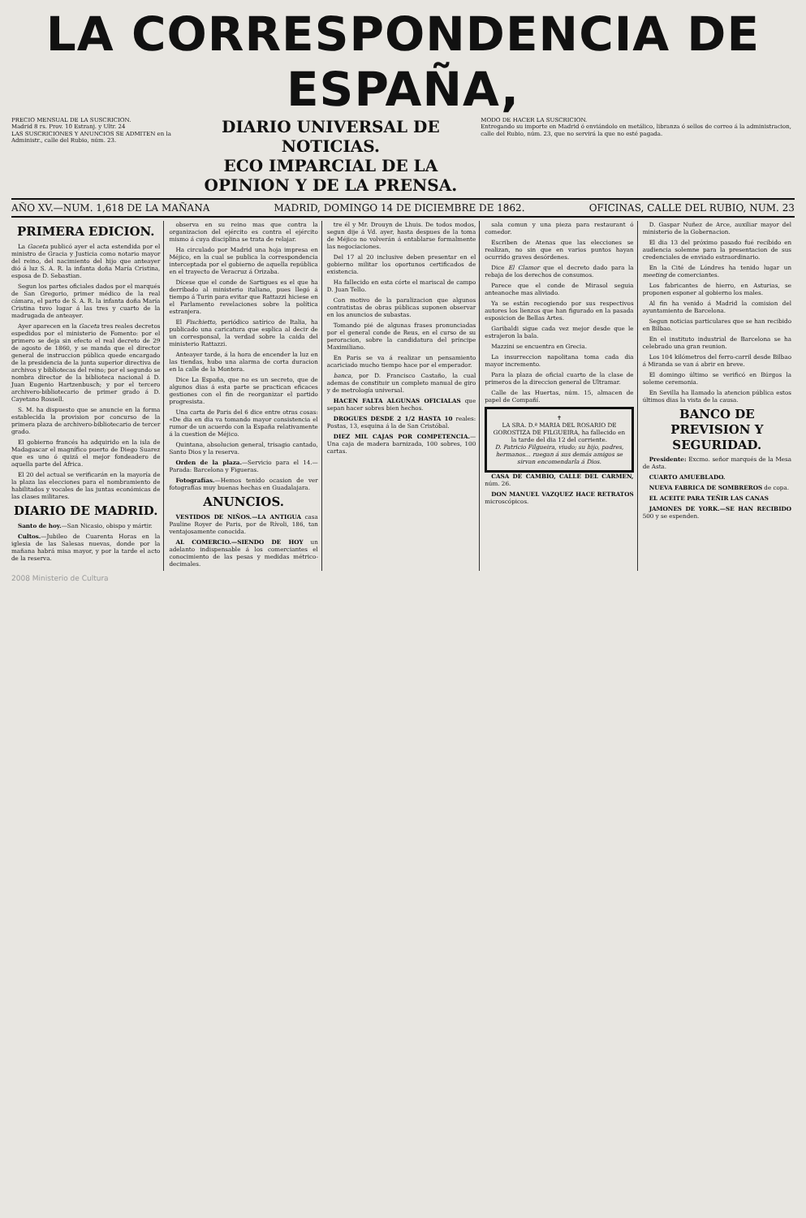LA CORRESPONDENCIA DE ESPAÑA,
PRECIO MENSUAL DE LA SUSCRICION.
Madrid 8 rs. Prov. 10 Estranj. y Ultr. 24
LAS SUSCRICIONES Y ANUNCIOS SE ADMITEN en la Administr., calle del Rubio, núm. 23.
DIARIO UNIVERSAL DE NOTICIAS.
ECO IMPARCIAL DE LA OPINION Y DE LA PRENSA.
MODO DE HACER LA SUSCRICION.
Entregando su importe en Madrid ó enviándolo en metálico, libranza ó sellos de correo á la administracion, calle del Rubio, núm. 23, que no servirá la que no esté pagada.
AÑO XV.—NUM. 1,618 DE LA MAÑANA MADRID, DOMINGO 14 DE DICIEMBRE DE 1862. OFICINAS, CALLE DEL RUBIO, NUM. 23
PRIMERA EDICION.
La Gaceta publicó ayer el acta estendida por el ministro de Gracia y Justicia como notario mayor del reino, del nacimiento del hijo que anteayer dió á luz S. A. R. la infanta doña María Cristina, esposa de D. Sebastian.
Segun los partes oficiales dados por el marqués de San Gregorio, primer médico de la real cámara, el parto de S. A. R. la infanta doña María Cristina tuvo lugar á las tres y cuarto de la madrugada de anteayer.
Ayer aparecen en la Gaceta tres reales decretos espedidos por el ministerio de Fomento: por el primero se deja sin efecto el real decreto de 29 de agosto de 1860, y se manda que el director general de instruccion pública quede encargado de la presidencia de la junta superior directiva de archivos y bibliotecas del reino; por el segundo se nombra director de la biblioteca nacional á D. Juan Eugenio Hartzenbusch; y por el tercero archivero-bibliotecario de primer grado á D. Cayetano Rossell.
S. M. ha dispuesto que se anuncie en la forma establecida la provision por concurso de la primera plaza de archivero-bibliotecario de tercer grado.
El gobierno francés ha adquirido en la isla de Madagascar el magnífico puerto de Diego Suarez que es uno ó quizá el mejor fondeadero de aquella parte del Africa.
El 20 del actual se verificarán en la mayoría de la plaza las elecciones para el nombramiento de habilitados y vocales de las juntas económicas de las clases militares.
DIARIO DE MADRID.
Santo de hoy.—San Nicasio, obispo y mártir.
Cultos.—Jubileo de Cuarenta Horas en la iglesia de las Salesas nuevas, donde por la mañana habrá misa mayor, y por la tarde el acto de la reserva.
observa en su reino mas que contra la organizacion del ejército es contra el ejército mismo á cuya disciplina se trata de relajar.
Ha circulado por Madrid una hoja impresa en Méjico, en la cual se publica la correspondencia interceptada por el gobierno de aquella república en el trayecto de Veracruz á Orizaba.
Dícese que el conde de Sartigues es el que ha derribado al ministerio italiano, pues llegó á tiempo á Turin para evitar que Rattazzi hiciese en el Parlamento revelaciones sobre la política estranjera.
El Fischietto, periódico satírico de Italia, ha publicado una caricatura que esplica al decir de un corresponsal, la verdad sobre la caida del ministerio Rattazzi.
Anteayer tarde, á la hora de encender la luz en las tiendas, hubo una alarma de corta duracion en la calle de la Montera.
Dice La España, que no es un secreto, que de algunos dias á esta parte se practican eficaces gestiones con el fin de reorganizar el partido progresista.
Una carta de Paris del 6 dice entre otras cosas: «De dia en dia va tomando mayor consistencia el rumor de un acuerdo con la España relativamente á la cuestion de Méjico.
Quintana, absolucion general, trisagio cantado, Santo Dios y la reserva.
Orden de la plaza.—Servicio para el 14.—Parada: Barcelona y Figueras.
Fotografías.—Hemos tenido ocasion de ver fotografías muy buenas hechas en Guadalajara.
ANUNCIOS.
VESTIDOS DE NIÑOS.—LA ANTIGUA casa Pauline Royer de Paris, por de Rívoli, 186, tan ventajosamente conocida.
AL COMERCIO.—SIENDO DE HOY un adelanto indispensable á los comerciantes el conocimiento de las pesas y medidas métrico-decimales.
tre él y Mr. Drouyn de Lhuis. De todos modos, segun dije á Vd. ayer, hasta despues de la toma de Méjico no volverán á entablarse formalmente las negociaciones.
Del 17 al 20 inclusive deben presentar en el gobierno militar los oportunos certificados de existencia.
Ha fallecido en esta córte el mariscal de campo D. Juan Tello.
Con motivo de la paralizacion que algunos contratistas de obras públicas suponen observar en los anuncios de subastas.
Tomando pié de algunas frases pronunciadas por el general conde de Reus, en el curso de su peroracion, sobre la candidatura del príncipe Maximiliano.
En Paris se va á realizar un pensamiento acariciado mucho tiempo hace por el emperador.
banca, por D. Francisco Castaño, la cual ademas de constituir un completo manual de giro y de metrología universal.
HACEN FALTA ALGUNAS OFICIALAS que sepan hacer sobres bien hechos.
DROGUES DESDE 2 1/2 HASTA 10 reales: Postas, 13, esquina á la de San Cristóbal.
DIEZ MIL CAJAS POR COMPETENCIA.—Una caja de madera barnizada, 100 sobres, 100 cartas.
sala comun y una pieza para restaurant ó comedor.
Escriben de Atenas que las elecciones se realizan, no sin que en varios puntos hayan ocurrido graves desórdenes.
Dice El Clamor que el decreto dado para la rebaja de los derechos de consumos.
Parece que el conde de Mirasol seguia anteanoche mas aliviado.
Ya se están recogiendo por sus respectivos autores los lienzos que han figurado en la pasada esposicion de Bellas Artes.
Garibaldi sigue cada vez mejor desde que le estrajeron la bala.
Mazzini se encuentra en Grecia.
La insurreccion napolitana toma cada dia mayor incremento.
Para la plaza de oficial cuarto de la clase de primeros de la direccion general de Ultramar.
Calle de las Huertas, núm. 15, almacen de papel de Compañí.
✝
LA SRA. D.ª MARIA DEL ROSARIO DE GOROSTIZA DE FILGUEIRA, ha fallecido en la tarde del dia 12 del corriente.
D. Patricio Filgueira, viudo; su hijo, padres, hermanos... ruegan á sus demás amigos se sirvan encomendarla á Dios.
CASA DE CAMBIO, CALLE DEL CARMEN, núm. 26.
DON MANUEL VAZQUEZ HACE RETRATOS microscópicos.
D. Gaspar Nuñez de Arce, auxiliar mayor del ministerio de la Gobernacion.
El dia 13 del próximo pasado fué recibido en audiencia solemne para la presentacion de sus credenciales de enviado estraordinario.
En la Cité de Lóndres ha tenido lugar un meeting de comerciantes.
Los fabricantes de hierro, en Asturias, se proponen esponer al gobierno los males.
Al fin ha venido á Madrid la comision del ayuntamiento de Barcelona.
Segun noticias particulares que se han recibido en Bilbao.
En el instituto industrial de Barcelona se ha celebrado una gran reunion.
Los 104 kilómetros del ferro-carril desde Bilbao á Miranda se van á abrir en breve.
El domingo último se verificó en Búrgos la soleme ceremonia.
En Sevilla ha llamado la atencion pública estos últimos dias la vista de la causa.
BANCO DE PREVISION Y SEGURIDAD.
Presidente: Excmo. señor marqués de la Mesa de Asta.
CUARTO AMUEBLADO.
NUEVA FABRICA DE SOMBREROS de copa.
EL ACEITE PARA TEÑIR LAS CANAS
JAMONES DE YORK.—SE HAN RECIBIDO 500 y se espenden.
2008 Ministerio de Cultura